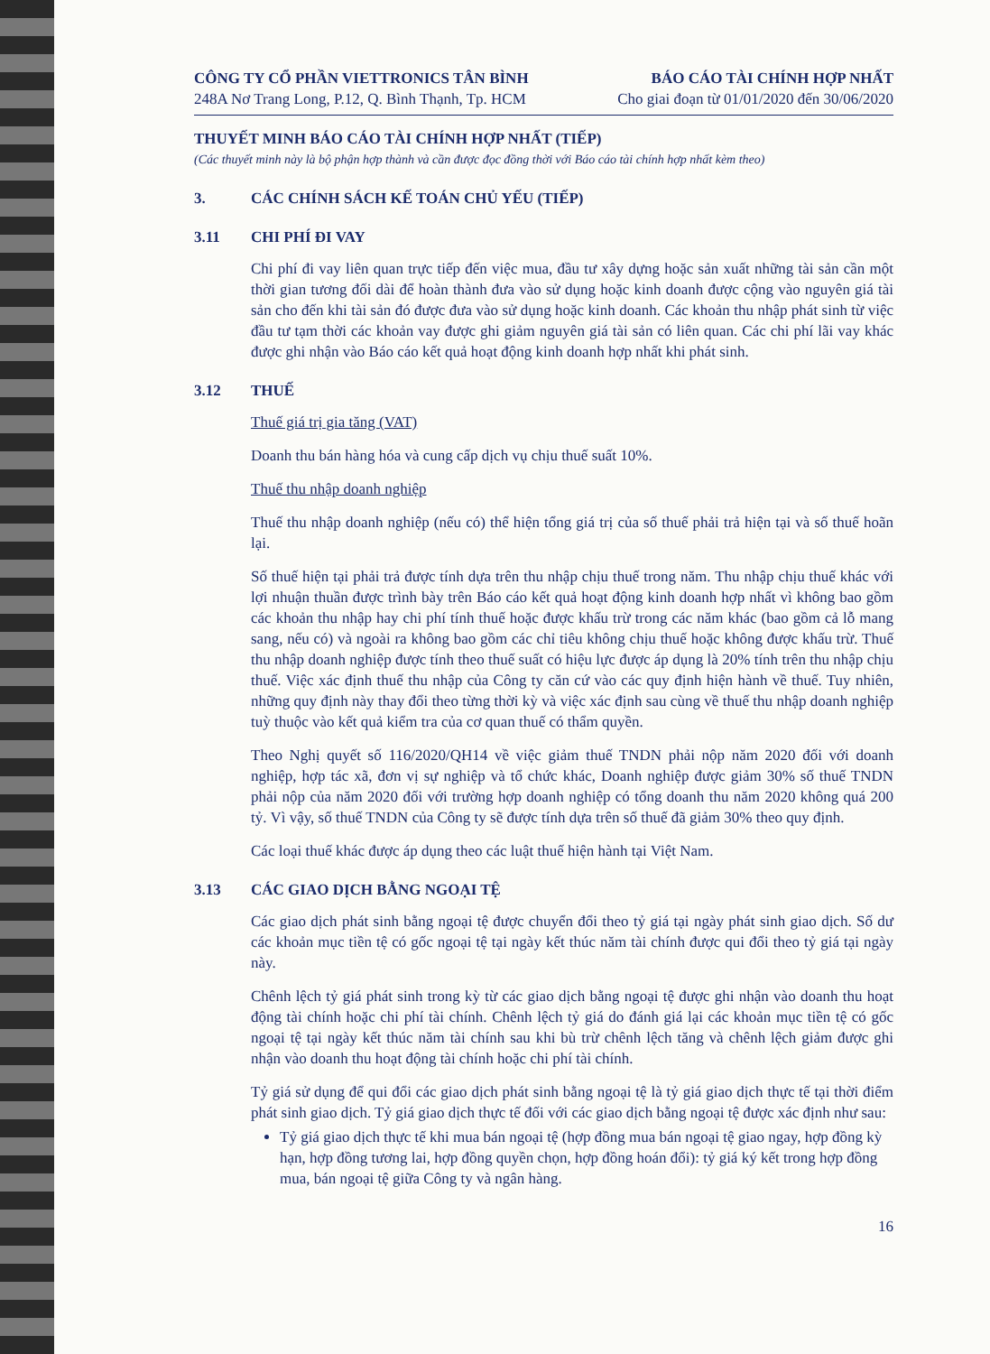CÔNG TY CỔ PHẦN VIETTRONICS TÂN BÌNH
248A Nơ Trang Long, P.12, Q. Bình Thạnh, Tp. HCM
BÁO CÁO TÀI CHÍNH HỢP NHẤT
Cho giai đoạn từ 01/01/2020 đến 30/06/2020
THUYẾT MINH BÁO CÁO TÀI CHÍNH HỢP NHẤT (TIẾP)
(Các thuyết minh này là bộ phận hợp thành và cần được đọc đồng thời với Báo cáo tài chính hợp nhất kèm theo)
3. CÁC CHÍNH SÁCH KẾ TOÁN CHỦ YẾU (TIẾP)
3.11 CHI PHÍ ĐI VAY
Chi phí đi vay liên quan trực tiếp đến việc mua, đầu tư xây dựng hoặc sản xuất những tài sản cần một thời gian tương đối dài để hoàn thành đưa vào sử dụng hoặc kinh doanh được cộng vào nguyên giá tài sản cho đến khi tài sản đó được đưa vào sử dụng hoặc kinh doanh. Các khoản thu nhập phát sinh từ việc đầu tư tạm thời các khoản vay được ghi giảm nguyên giá tài sản có liên quan. Các chi phí lãi vay khác được ghi nhận vào Báo cáo kết quả hoạt động kinh doanh hợp nhất khi phát sinh.
3.12 THUẾ
Thuế giá trị gia tăng (VAT)
Doanh thu bán hàng hóa và cung cấp dịch vụ chịu thuế suất 10%.
Thuế thu nhập doanh nghiệp
Thuế thu nhập doanh nghiệp (nếu có) thể hiện tổng giá trị của số thuế phải trả hiện tại và số thuế hoãn lại.
Số thuế hiện tại phải trả được tính dựa trên thu nhập chịu thuế trong năm. Thu nhập chịu thuế khác với lợi nhuận thuần được trình bày trên Báo cáo kết quả hoạt động kinh doanh hợp nhất vì không bao gồm các khoản thu nhập hay chi phí tính thuế hoặc được khấu trừ trong các năm khác (bao gồm cả lỗ mang sang, nếu có) và ngoài ra không bao gồm các chỉ tiêu không chịu thuế hoặc không được khấu trừ. Thuế thu nhập doanh nghiệp được tính theo thuế suất có hiệu lực được áp dụng là 20% tính trên thu nhập chịu thuế. Việc xác định thuế thu nhập của Công ty căn cứ vào các quy định hiện hành về thuế. Tuy nhiên, những quy định này thay đổi theo từng thời kỳ và việc xác định sau cùng về thuế thu nhập doanh nghiệp tuỳ thuộc vào kết quả kiểm tra của cơ quan thuế có thẩm quyền.
Theo Nghị quyết số 116/2020/QH14 về việc giảm thuế TNDN phải nộp năm 2020 đối với doanh nghiệp, hợp tác xã, đơn vị sự nghiệp và tổ chức khác, Doanh nghiệp được giảm 30% số thuế TNDN phải nộp của năm 2020 đối với trường hợp doanh nghiệp có tổng doanh thu năm 2020 không quá 200 tỷ. Vì vậy, số thuế TNDN của Công ty sẽ được tính dựa trên số thuế đã giảm 30% theo quy định.
Các loại thuế khác được áp dụng theo các luật thuế hiện hành tại Việt Nam.
3.13 CÁC GIAO DỊCH BẰNG NGOẠI TỆ
Các giao dịch phát sinh bằng ngoại tệ được chuyển đổi theo tỷ giá tại ngày phát sinh giao dịch. Số dư các khoản mục tiền tệ có gốc ngoại tệ tại ngày kết thúc năm tài chính được qui đổi theo tỷ giá tại ngày này.
Chênh lệch tỷ giá phát sinh trong kỳ từ các giao dịch bằng ngoại tệ được ghi nhận vào doanh thu hoạt động tài chính hoặc chi phí tài chính. Chênh lệch tỷ giá do đánh giá lại các khoản mục tiền tệ có gốc ngoại tệ tại ngày kết thúc năm tài chính sau khi bù trừ chênh lệch tăng và chênh lệch giảm được ghi nhận vào doanh thu hoạt động tài chính hoặc chi phí tài chính.
Tỷ giá sử dụng để qui đổi các giao dịch phát sinh bằng ngoại tệ là tỷ giá giao dịch thực tế tại thời điểm phát sinh giao dịch. Tỷ giá giao dịch thực tế đối với các giao dịch bằng ngoại tệ được xác định như sau:
Tỷ giá giao dịch thực tế khi mua bán ngoại tệ (hợp đồng mua bán ngoại tệ giao ngay, hợp đồng kỳ hạn, hợp đồng tương lai, hợp đồng quyền chọn, hợp đồng hoán đổi): tỷ giá ký kết trong hợp đồng mua, bán ngoại tệ giữa Công ty và ngân hàng.
16